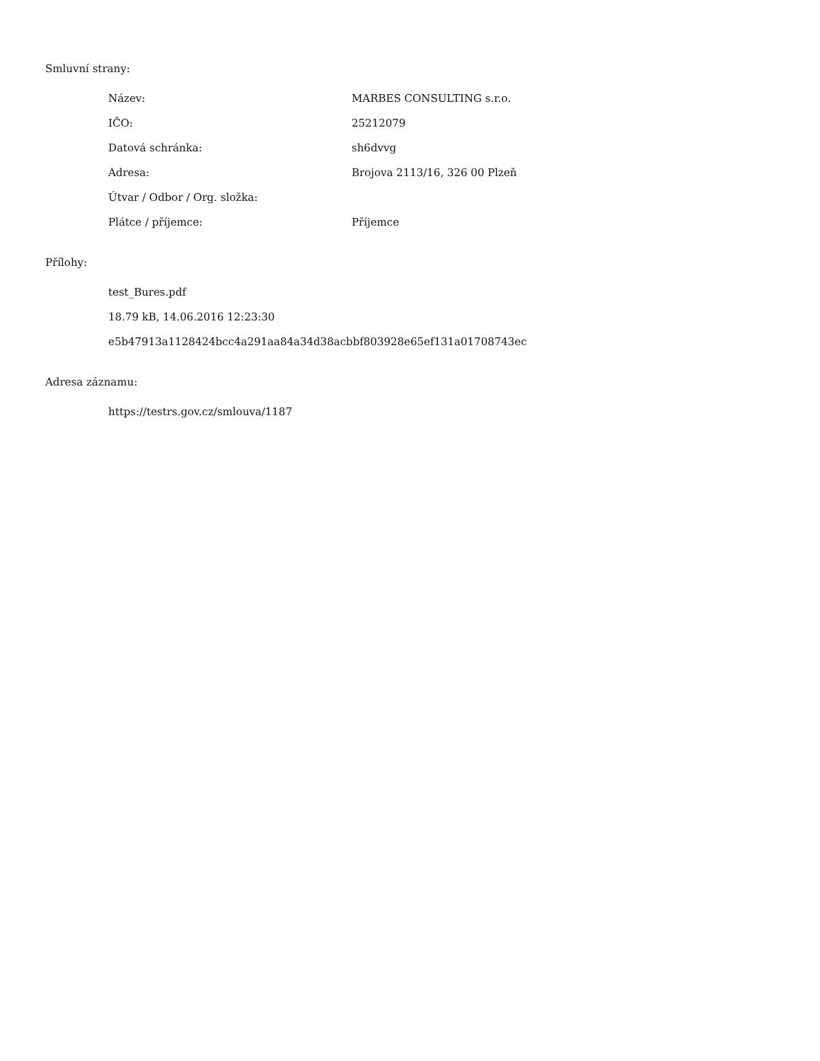Smluvní strany:
| Název: | MARBES CONSULTING s.r.o. |
| IČO: | 25212079 |
| Datová schránka: | sh6dvvg |
| Adresa: | Brojova 2113/16, 326 00 Plzeň |
| Útvar / Odbor / Org. složka: | |
| Plátce / příjemce: | Příjemce |
Přílohy:
test_Bures.pdf
18.79 kB, 14.06.2016 12:23:30
e5b47913a1128424bcc4a291aa84a34d38acbbf803928e65ef131a01708743ec
Adresa záznamu:
https://testrs.gov.cz/smlouva/1187